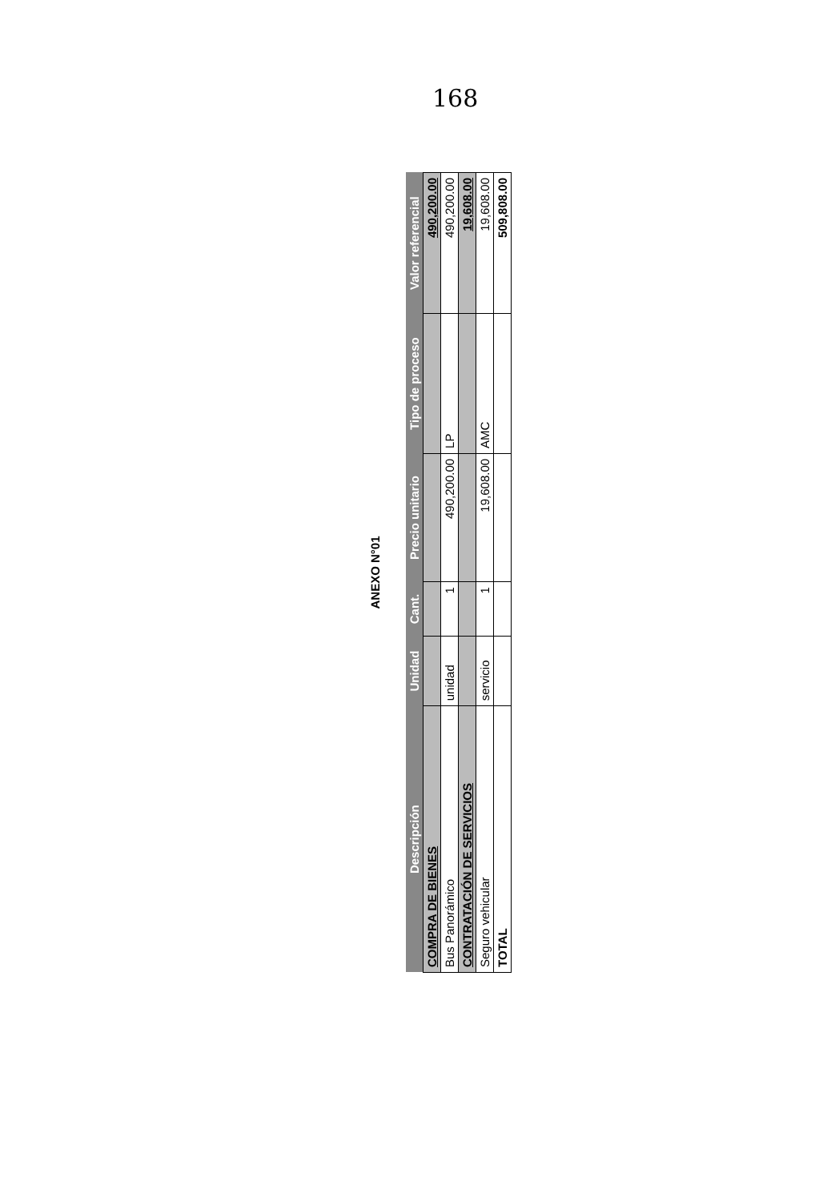168
ANEXO N°01
| Descripción | Unidad | Cant. | Precio unitario | Tipo de proceso | Valor referencial |
| --- | --- | --- | --- | --- | --- |
| COMPRA DE BIENES | | | | | 490,200.00 |
| Bus Panorámico | unidad | 1 | 490,200.00 | LP | 490,200.00 |
| CONTRATACIÓN DE SERVICIOS | | | | | 19,608.00 |
| Seguro vehicular | servicio | 1 | 19,608.00 | AMC | 19,608.00 |
| TOTAL | | | | | 509,808.00 |